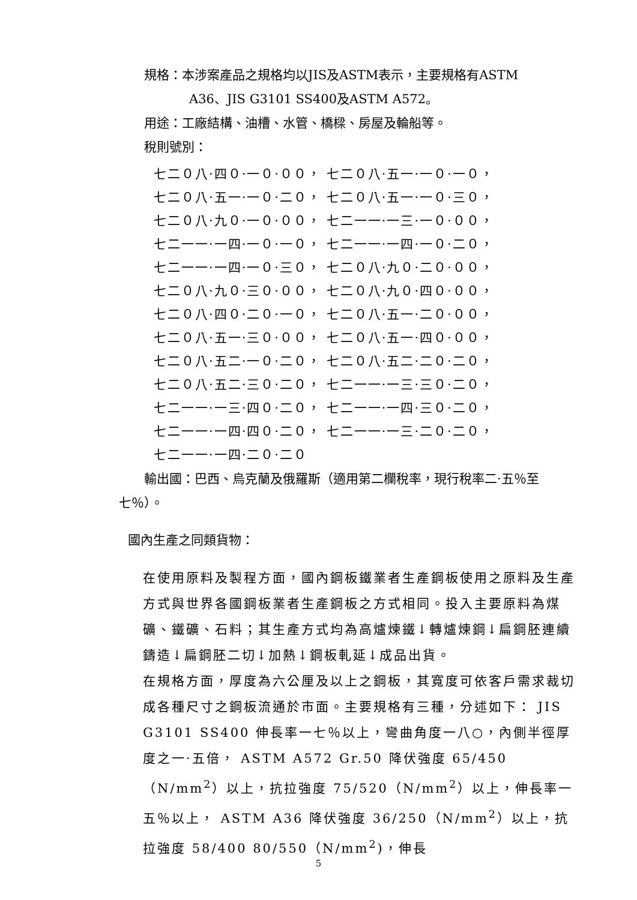規格：本涉案產品之規格均以JIS及ASTM表示，主要規格有ASTM
A36、JIS G3101 SS400及ASTM A572。
用途：工廠結構、油槽、水管、橋樑、房屋及輪船等。
稅則號別：
七二０八·四０·一０·００， 七二０八·五一·一０·一０，
七二０八·五一·一０·二０， 七二０八·五一·一０·三０，
七二０八·九０·一０·００， 七二一一·一三·一０·００，
七二一一·一四·一０·一０， 七二一一·一四·一０·二０，
七二一一·一四·一０·三０， 七二０八·九０·二０·００，
七二０八·九０·三０·００， 七二０八·九０·四０·００，
七二０八·四０·二０·一０， 七二０八·五一·二０·００，
七二０八·五一·三０·００， 七二０八·五一·四０·００，
七二０八·五二·一０·二０， 七二０八·五二·二０·二０，
七二０八·五二·三０·二０， 七二一一·一三·三０·二０，
七二一一·一三·四０·二０， 七二一一·一四·三０·二０，
七二一一·一四·四０·二０， 七二一一·一三·二０·二０，
七二一一·一四·二０·二０
輸出國：巴西、烏克蘭及俄羅斯（適用第二欄稅率，現行稅率二·五％至七％）。
國內生產之同類貨物：
在使用原料及製程方面，國內鋼板鐵業者生產鋼板使用之原料及生產方式與世界各國鋼板業者生產鋼板之方式相同。投入主要原料為煤礦、鐵礦、石料；其生產方式均為高爐煉鐵↓轉爐煉鋼↓扁鋼胚連續鑄造↓扁鋼胚二切↓加熱↓鋼板軋延↓成品出貨。
在規格方面，厚度為六公厘及以上之鋼板，其寬度可依客戶需求裁切成各種尺寸之鋼板流通於市面。主要規格有三種，分述如下： JIS G3101 SS400 伸長率一七％以上，彎曲角度一八○，內側半徑厚度之一·五倍， ASTM A572 Gr.50 降伏強度 65/450（N/mm<sup>2</sup>）以上，抗拉強度 75/520（N/mm<sup>2</sup>）以上，伸長率一五％以上， ASTM A36 降伏強度 36/250（N/mm<sup>2</sup>）以上，抗拉強度 58/400 80/550（N/mm<sup>2</sup>)，伸長
5